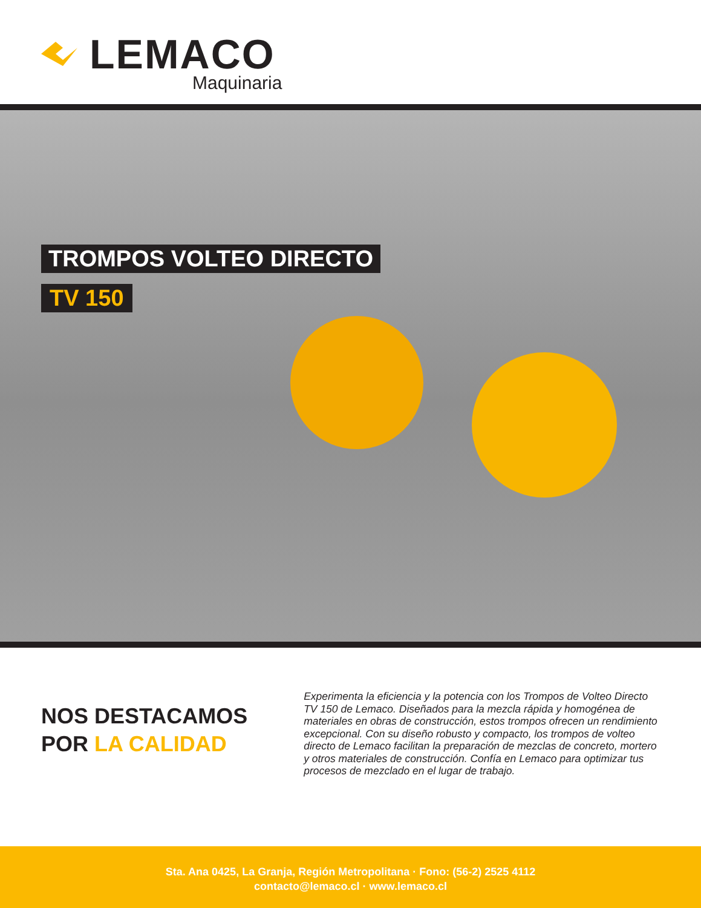LEMACO
Maquinaria
TROMPOS VOLTEO DIRECTO
TV 150
NOS DESTACAMOS
POR LA CALIDAD
Experimenta la eficiencia y la potencia con los Trompos de Volteo Directo TV 150 de Lemaco. Diseñados para la mezcla rápida y homogénea de materiales en obras de construcción, estos trompos ofrecen un rendimiento excepcional. Con su diseño robusto y compacto, los trompos de volteo directo de Lemaco facilitan la preparación de mezclas de concreto, mortero y otros materiales de construcción. Confía en Lemaco para optimizar tus procesos de mezclado en el lugar de trabajo.
Sta. Ana 0425, La Granja, Región Metropolitana · Fono: (56-2) 2525 4112
contacto@lemaco.cl · www.lemaco.cl